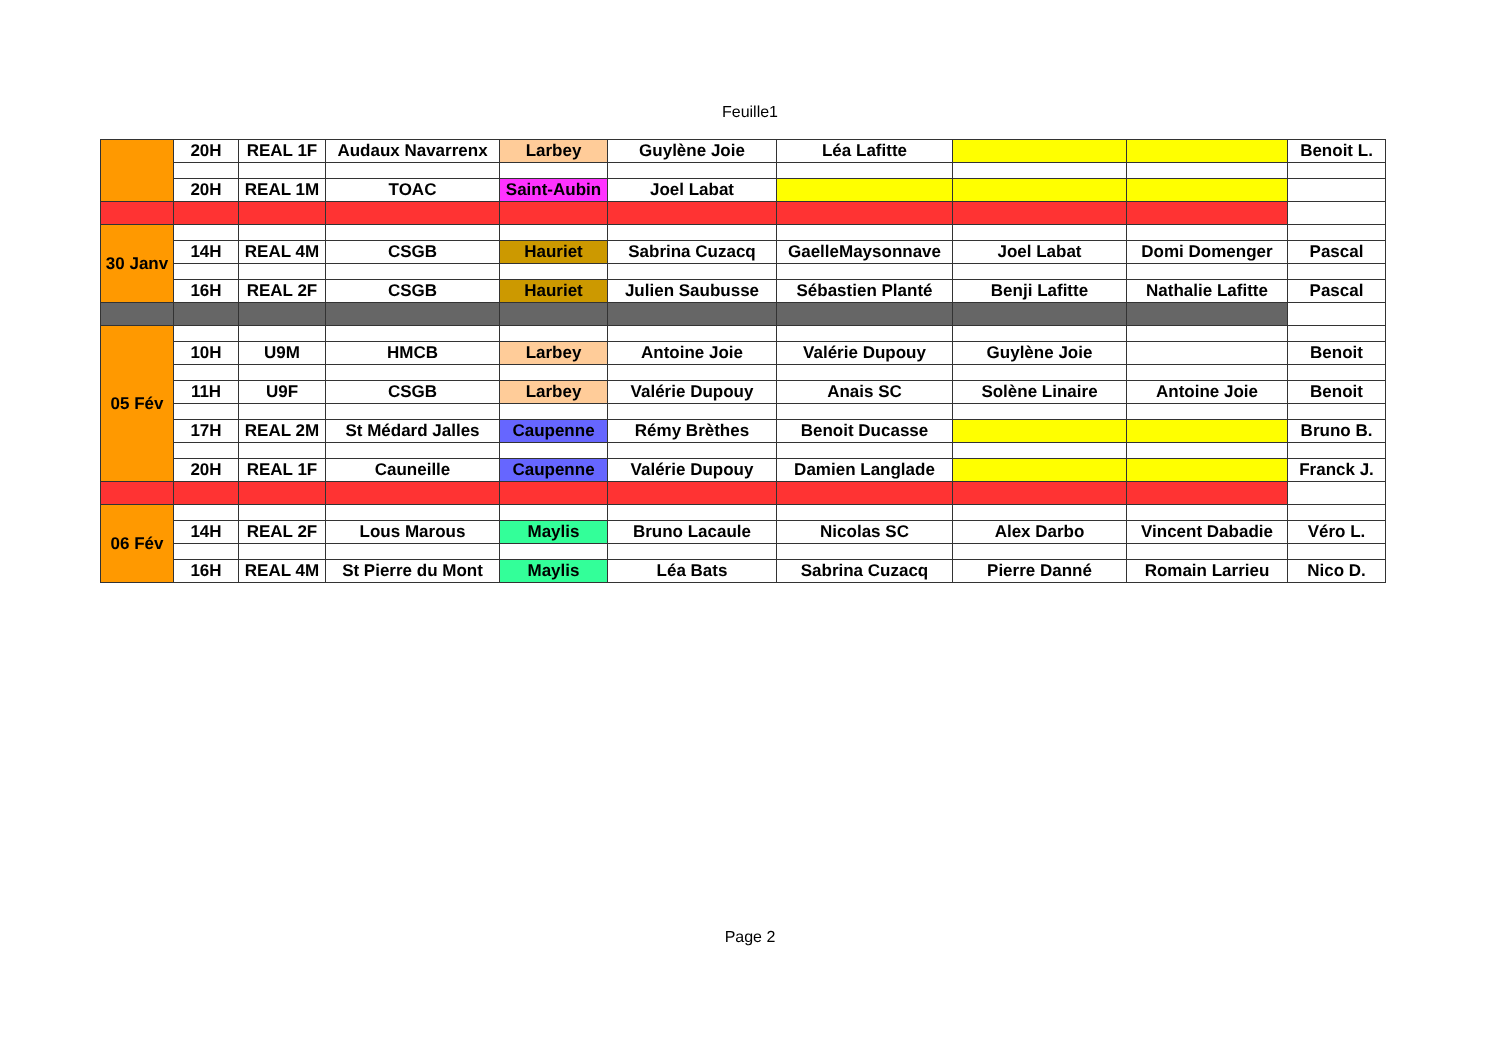Feuille1
| | 20H | REAL 1F | Audaux Navarrenx | Larbey | Guylène Joie | Léa Lafitte | | | Benoit L. |
| | 20H | REAL 1M | TOAC | Saint-Aubin | Joel Labat | | | | |
| 30 Janv | | | | | | | | | |
| | 14H | REAL 4M | CSGB | Hauriet | Sabrina Cuzacq | GaelleMaysonnave | Joel Labat | Domi Domenger | Pascal |
| | 16H | REAL 2F | CSGB | Hauriet | Julien Saubusse | Sébastien Planté | Benji Lafitte | Nathalie Lafitte | Pascal |
| 05 Fév | | | | | | | | | |
| | 10H | U9M | HMCB | Larbey | Antoine Joie | Valérie Dupouy | Guylène Joie | | Benoit |
| | 11H | U9F | CSGB | Larbey | Valérie Dupouy | Anais SC | Solène Linaire | Antoine Joie | Benoit |
| | 17H | REAL 2M | St Médard Jalles | Caupenne | Rémy Brèthes | Benoit Ducasse | | | Bruno B. |
| | 20H | REAL 1F | Cauneille | Caupenne | Valérie Dupouy | Damien Langlade | | | Franck J. |
| 06 Fév | | | | | | | | | |
| | 14H | REAL 2F | Lous Marous | Maylis | Bruno Lacaule | Nicolas SC | Alex Darbo | Vincent Dabadie | Véro L. |
| | 16H | REAL 4M | St Pierre du Mont | Maylis | Léa Bats | Sabrina Cuzacq | Pierre Danné | Romain Larrieu | Nico D. |
Page 2